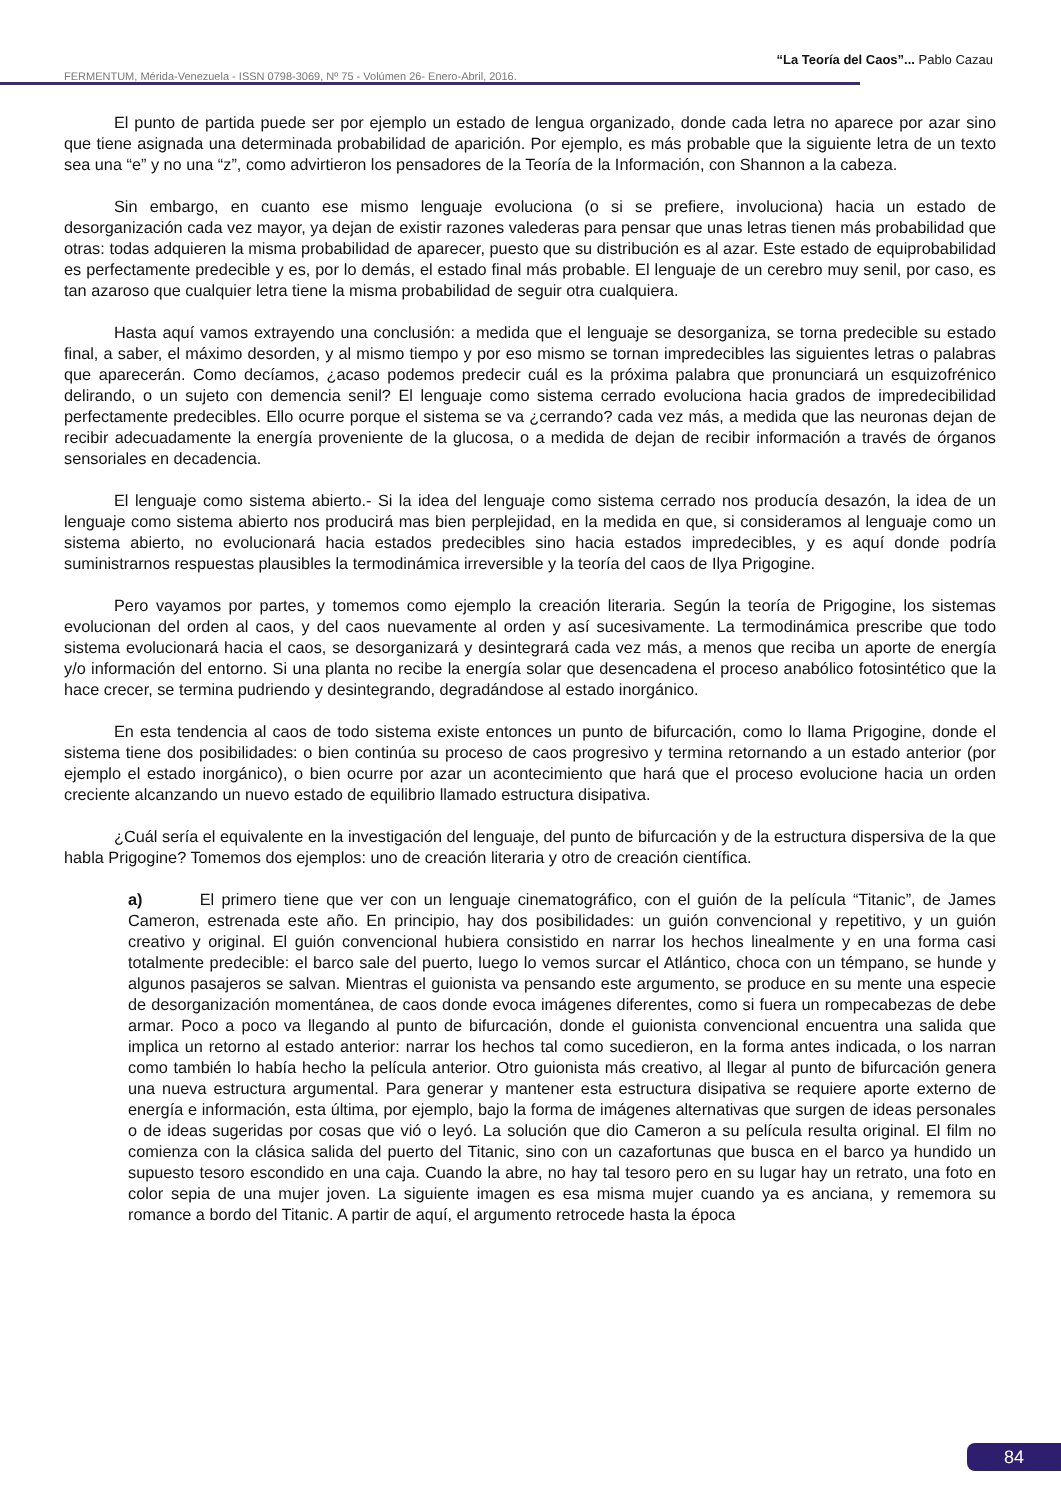“La Teoría del Caos”... Pablo Cazau
FERMENTUM, Mérida-Venezuela - ISSN 0798-3069, Nº 75 - Volúmen 26- Enero-Abril, 2016.
El punto de partida puede ser por ejemplo un estado de lengua organizado, donde cada letra no aparece por azar sino que tiene asignada una determinada probabilidad de aparición. Por ejemplo, es más probable que la siguiente letra de un texto sea una “e” y no una “z”, como advirtieron los pensadores de la Teoría de la Información, con Shannon a la cabeza.
Sin embargo, en cuanto ese mismo lenguaje evoluciona (o si se prefiere, involuciona) hacia un estado de desorganización cada vez mayor, ya dejan de existir razones valederas para pensar que unas letras tienen más probabilidad que otras: todas adquieren la misma probabilidad de aparecer, puesto que su distribución es al azar. Este estado de equiprobabilidad es perfectamente predecible y es, por lo demás, el estado final más probable. El lenguaje de un cerebro muy senil, por caso, es tan azaroso que cualquier letra tiene la misma probabilidad de seguir otra cualquiera.
Hasta aquí vamos extrayendo una conclusión: a medida que el lenguaje se desorganiza, se torna predecible su estado final, a saber, el máximo desorden, y al mismo tiempo y por eso mismo se tornan impredecibles las siguientes letras o palabras que aparecerán. Como decíamos, ¿acaso podemos predecir cuál es la próxima palabra que pronunciará un esquizofrénico delirando, o un sujeto con demencia senil? El lenguaje como sistema cerrado evoluciona hacia grados de impredecibilidad perfectamente predecibles. Ello ocurre porque el sistema se va ¿cerrando? cada vez más, a medida que las neuronas dejan de recibir adecuadamente la energía proveniente de la glucosa, o a medida de dejan de recibir información a través de órganos sensoriales en decadencia.
El lenguaje como sistema abierto.- Si la idea del lenguaje como sistema cerrado nos producía desazón, la idea de un lenguaje como sistema abierto nos producirá mas bien perplejidad, en la medida en que, si consideramos al lenguaje como un sistema abierto, no evolucionará hacia estados predecibles sino hacia estados impredecibles, y es aquí donde podría suministrarnos respuestas plausibles la termodinámica irreversible y la teoría del caos de Ilya Prigogine.
Pero vayamos por partes, y tomemos como ejemplo la creación literaria. Según la teoría de Prigogine, los sistemas evolucionan del orden al caos, y del caos nuevamente al orden y así sucesivamente. La termodinámica prescribe que todo sistema evolucionará hacia el caos, se desorganizará y desintegrará cada vez más, a menos que reciba un aporte de energía y/o información del entorno. Si una planta no recibe la energía solar que desencadena el proceso anabólico fotosintético que la hace crecer, se termina pudriendo y desintegrando, degradándose al estado inorgánico.
En esta tendencia al caos de todo sistema existe entonces un punto de bifurcación, como lo llama Prigogine, donde el sistema tiene dos posibilidades: o bien continúa su proceso de caos progresivo y termina retornando a un estado anterior (por ejemplo el estado inorgánico), o bien ocurre por azar un acontecimiento que hará que el proceso evolucione hacia un orden creciente alcanzando un nuevo estado de equilibrio llamado estructura disipativa.
¿Cuál sería el equivalente en la investigación del lenguaje, del punto de bifurcación y de la estructura dispersiva de la que habla Prigogine? Tomemos dos ejemplos: uno de creación literaria y otro de creación científica.
a) El primero tiene que ver con un lenguaje cinematográfico, con el guión de la película “Titanic”, de James Cameron, estrenada este año. En principio, hay dos posibilidades: un guión convencional y repetitivo, y un guión creativo y original. El guión convencional hubiera consistido en narrar los hechos linealmente y en una forma casi totalmente predecible: el barco sale del puerto, luego lo vemos surcar el Atlántico, choca con un témpano, se hunde y algunos pasajeros se salvan. Mientras el guionista va pensando este argumento, se produce en su mente una especie de desorganización momentánea, de caos donde evoca imágenes diferentes, como si fuera un rompecabezas de debe armar. Poco a poco va llegando al punto de bifurcación, donde el guionista convencional encuentra una salida que implica un retorno al estado anterior: narrar los hechos tal como sucedieron, en la forma antes indicada, o los narran como también lo había hecho la película anterior. Otro guionista más creativo, al llegar al punto de bifurcación genera una nueva estructura argumental. Para generar y mantener esta estructura disipativa se requiere aporte externo de energía e información, esta última, por ejemplo, bajo la forma de imágenes alternativas que surgen de ideas personales o de ideas sugeridas por cosas que vió o leyó. La solución que dio Cameron a su película resulta original. El film no comienza con la clásica salida del puerto del Titanic, sino con un cazafortunas que busca en el barco ya hundido un supuesto tesoro escondido en una caja. Cuando la abre, no hay tal tesoro pero en su lugar hay un retrato, una foto en color sepia de una mujer joven. La siguiente imagen es esa misma mujer cuando ya es anciana, y rememora su romance a bordo del Titanic. A partir de aquí, el argumento retrocede hasta la época
84